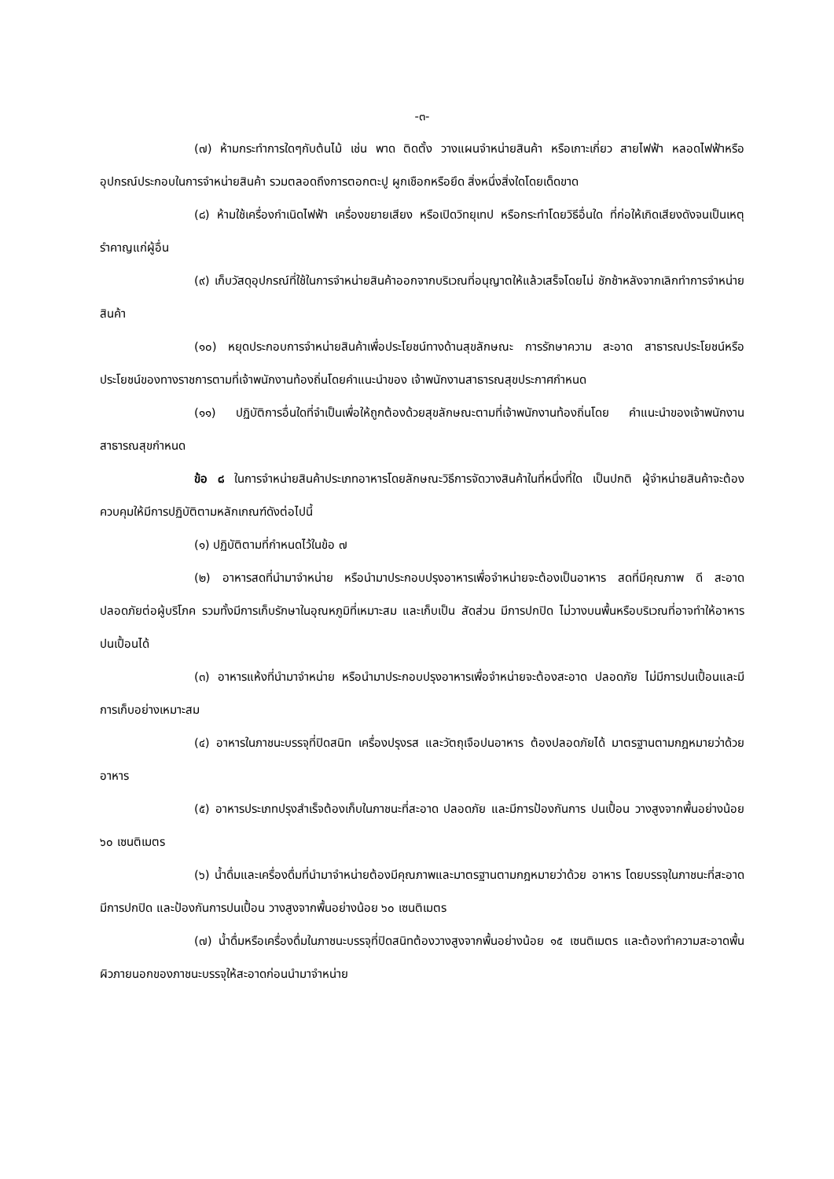-๓-
(๗) ห้ามกระทำการใดๆกับต้นไม้ เช่น พาด ติดตั้ง วางแผนจำหน่ายสินค้า หรือเกาะเกี่ยว สายไฟฟ้า หลอดไฟฟ้าหรืออุปกรณ์ประกอบในการจำหน่ายสินค้า รวมตลอดถึงการตอกตะปู ผูกเชือกหรือยึด สิ่งหนึ่งสิ่งใดโดยเด็ดขาด
(๘) ห้ามใช้เครื่องกำเนิดไฟฟ้า เครื่องขยายเสียง หรือเปิดวิทยุเทป หรือกระทำโดยวิธีอื่นใด ที่ก่อให้เกิดเสียงดังจนเป็นเหตุรำคาญแก่ผู้อื่น
(๙) เก็บวัสดุอุปกรณ์ที่ใช้ในการจำหน่ายสินค้าออกจากบริเวณที่อนุญาตให้แล้วเสร็จโดยไม่ ชักช้าหลังจากเลิกทำการจำหน่ายสินค้า
(๑๐) หยุดประกอบการจำหน่ายสินค้าเพื่อประโยชน์ทางด้านสุขลักษณะ การรักษาความ สะอาด สาธารณประโยชน์หรือประโยชน์ของทางราชการตามที่เจ้าพนักงานท้องถิ่นโดยคำแนะนำของ เจ้าพนักงานสาธารณสุขประกาศกำหนด
(๑๑) ปฏิบัติการอื่นใดที่จำเป็นเพื่อให้ถูกต้องด้วยสุขลักษณะตามที่เจ้าพนักงานท้องถิ่นโดย คำแนะนำของเจ้าพนักงานสาธารณสุขกำหนด
ข้อ ๘ ในการจำหน่ายสินค้าประเภทอาหารโดยลักษณะวิธีการจัดวางสินค้าในที่หนึ่งที่ใด เป็นปกติ ผู้จำหน่ายสินค้าจะต้องควบคุมให้มีการปฏิบัติตามหลักเกณฑ์ดังต่อไปนี้
(๑) ปฏิบัติตามที่กำหนดไว้ในข้อ ๗
(๒) อาหารสดที่นำมาจำหน่าย หรือนำมาประกอบปรุงอาหารเพื่อจำหน่ายจะต้องเป็นอาหาร สดที่มีคุณภาพ ดี สะอาด ปลอดภัยต่อผู้บริโภค รวมทั้งมีการเก็บรักษาในอุณหภูมิที่เหมาะสม และเก็บเป็น สัดส่วน มีการปกปิด ไม่วางบนพื้นหรือบริเวณที่อาจทำให้อาหารปนเปื้อนได้
(๓) อาหารแห้งที่นำมาจำหน่าย หรือนำมาประกอบปรุงอาหารเพื่อจำหน่ายจะต้องสะอาด ปลอดภัย ไม่มีการปนเปื้อนและมีการเก็บอย่างเหมาะสม
(๔) อาหารในภาชนะบรรจุที่ปิดสนิท เครื่องปรุงรส และวัตถุเจือปนอาหาร ต้องปลอดภัยได้ มาตรฐานตามกฎหมายว่าด้วยอาหาร
(๕) อาหารประเภทปรุงสำเร็จต้องเก็บในภาชนะที่สะอาด ปลอดภัย และมีการป้องกันการ ปนเปื้อน วางสูงจากพื้นอย่างน้อย ๖๐ เซนติเมตร
(๖) น้ำดื่มและเครื่องดื่มที่นำมาจำหน่ายต้องมีคุณภาพและมาตรฐานตามกฎหมายว่าด้วย อาหาร โดยบรรจุในภาชนะที่สะอาด มีการปกปิด และป้องกันการปนเปื้อน วางสูงจากพื้นอย่างน้อย ๖๐ เซนติเมตร
(๗) น้ำดื่มหรือเครื่องดื่มในภาชนะบรรจุที่ปิดสนิทต้องวางสูงจากพื้นอย่างน้อย ๑๕ เซนติเมตร และต้องทำความสะอาดพื้นผิวภายนอกของภาชนะบรรจุให้สะอาดก่อนนำมาจำหน่าย